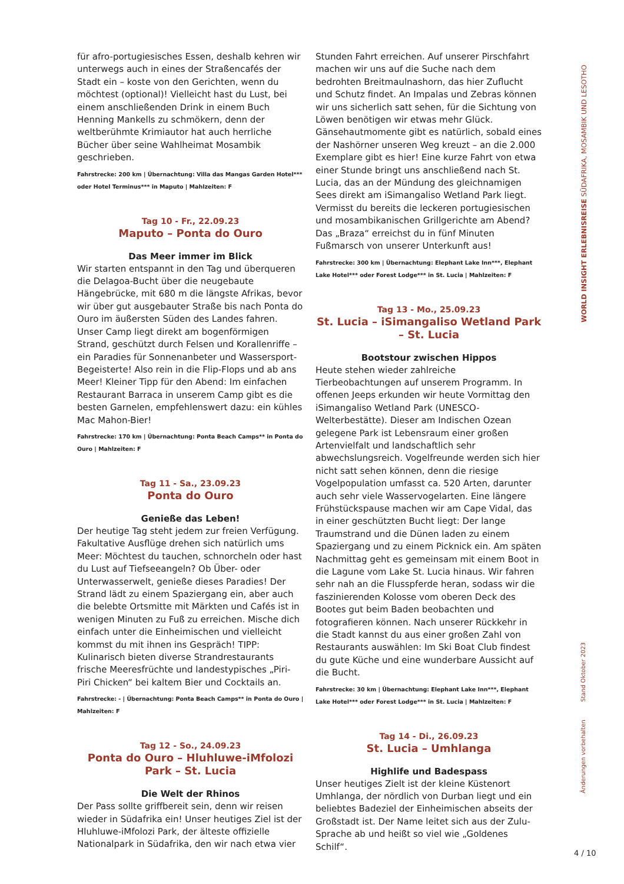für afro-portugiesisches Essen, deshalb kehren wir unterwegs auch in eines der Straßencafés der Stadt ein – koste von den Gerichten, wenn du möchtest (optional)! Vielleicht hast du Lust, bei einem anschließenden Drink in einem Buch Henning Mankells zu schmökern, denn der weltberühmte Krimiautor hat auch herrliche Bücher über seine Wahlheimat Mosambik geschrieben.
Fahrstrecke: 200 km | Übernachtung: Villa das Mangas Garden Hotel*** oder Hotel Terminus*** in Maputo | Mahlzeiten: F
Tag 10 - Fr., 22.09.23
Maputo – Ponta do Ouro
Das Meer immer im Blick
Wir starten entspannt in den Tag und überqueren die Delagoa-Bucht über die neugebaute Hängebrücke, mit 680 m die längste Afrikas, bevor wir über gut ausgebauter Straße bis nach Ponta do Ouro im äußersten Süden des Landes fahren. Unser Camp liegt direkt am bogenförmigen Strand, geschützt durch Felsen und Korallenriffe – ein Paradies für Sonnenanbeter und Wassersport-Begeisterte! Also rein in die Flip-Flops und ab ans Meer! Kleiner Tipp für den Abend: Im einfachen Restaurant Barraca in unserem Camp gibt es die besten Garnelen, empfehlenswert dazu: ein kühles Mac Mahon-Bier!
Fahrstrecke: 170 km | Übernachtung: Ponta Beach Camps** in Ponta do Ouro | Mahlzeiten: F
Tag 11 - Sa., 23.09.23
Ponta do Ouro
Genieße das Leben!
Der heutige Tag steht jedem zur freien Verfügung. Fakultative Ausflüge drehen sich natürlich ums Meer: Möchtest du tauchen, schnorcheln oder hast du Lust auf Tiefseeangeln? Ob Über- oder Unterwasserwelt, genieße dieses Paradies! Der Strand lädt zu einem Spaziergang ein, aber auch die belebte Ortsmitte mit Märkten und Cafés ist in wenigen Minuten zu Fuß zu erreichen. Mische dich einfach unter die Einheimischen und vielleicht kommst du mit ihnen ins Gespräch! TIPP: Kulinarisch bieten diverse Strandrestaurants frische Meeresfrüchte und landestypisches „Piri-Piri Chicken“ bei kaltem Bier und Cocktails an.
Fahrstrecke: - | Übernachtung: Ponta Beach Camps** in Ponta do Ouro | Mahlzeiten: F
Tag 12 - So., 24.09.23
Ponta do Ouro – Hluhluwe-iMfolozi Park – St. Lucia
Die Welt der Rhinos
Der Pass sollte griffbereit sein, denn wir reisen wieder in Südafrika ein! Unser heutiges Ziel ist der Hluhluwe-iMfolozi Park, der älteste offizielle Nationalpark in Südafrika, den wir nach etwa vier
Stunden Fahrt erreichen. Auf unserer Pirschfahrt machen wir uns auf die Suche nach dem bedrohten Breitmaulnashorn, das hier Zuflucht und Schutz findet. An Impalas und Zebras können wir uns sicherlich satt sehen, für die Sichtung von Löwen benötigen wir etwas mehr Glück. Gänsehautmomente gibt es natürlich, sobald eines der Nashörner unseren Weg kreuzt – an die 2.000 Exemplare gibt es hier! Eine kurze Fahrt von etwa einer Stunde bringt uns anschließend nach St. Lucia, das an der Mündung des gleichnamigen Sees direkt am iSimangaliso Wetland Park liegt. Vermisst du bereits die leckeren portugiesischen und mosambikanischen Grillgerichte am Abend? Das „Braza“ erreichst du in fünf Minuten Fußmarsch von unserer Unterkunft aus!
Fahrstrecke: 300 km | Übernachtung: Elephant Lake Inn***, Elephant Lake Hotel*** oder Forest Lodge*** in St. Lucia | Mahlzeiten: F
Tag 13 - Mo., 25.09.23
St. Lucia – iSimangaliso Wetland Park – St. Lucia
Bootstour zwischen Hippos
Heute stehen wieder zahlreiche Tierbeobachtungen auf unserem Programm. In offenen Jeeps erkunden wir heute Vormittag den iSimangaliso Wetland Park (UNESCO-Welterbestätte). Dieser am Indischen Ozean gelegene Park ist Lebensraum einer großen Artenvielfalt und landschaftlich sehr abwechslungsreich. Vogelfreunde werden sich hier nicht satt sehen können, denn die riesige Vogelpopulation umfasst ca. 520 Arten, darunter auch sehr viele Wasservogelarten. Eine längere Frühstückspause machen wir am Cape Vidal, das in einer geschützten Bucht liegt: Der lange Traumstrand und die Dünen laden zu einem Spaziergang und zu einem Picknick ein. Am späten Nachmittag geht es gemeinsam mit einem Boot in die Lagune vom Lake St. Lucia hinaus. Wir fahren sehr nah an die Flusspferde heran, sodass wir die faszinierenden Kolosse vom oberen Deck des Bootes gut beim Baden beobachten und fotografieren können. Nach unserer Rückkehr in die Stadt kannst du aus einer großen Zahl von Restaurants auswählen: Im Ski Boat Club findest du gute Küche und eine wunderbare Aussicht auf die Bucht.
Fahrstrecke: 30 km | Übernachtung: Elephant Lake Inn***, Elephant Lake Hotel*** oder Forest Lodge*** in St. Lucia | Mahlzeiten: F
Tag 14 - Di., 26.09.23
St. Lucia – Umhlanga
Highlife und Badespass
Unser heutiges Zielt ist der kleine Küstenort Umhlanga, der nördlich von Durban liegt und ein beliebtes Badeziel der Einheimischen abseits der Großstadt ist. Der Name leitet sich aus der Zulu-Sprache ab und heißt so viel wie „Goldenes Schilf“.
WORLD INSIGHT ERLEBNISREISE SÜDAFRIKA, MOSAMBIK UND LESOTHO
Änderungen vorbehalten Stand Oktober 2023
4 / 10